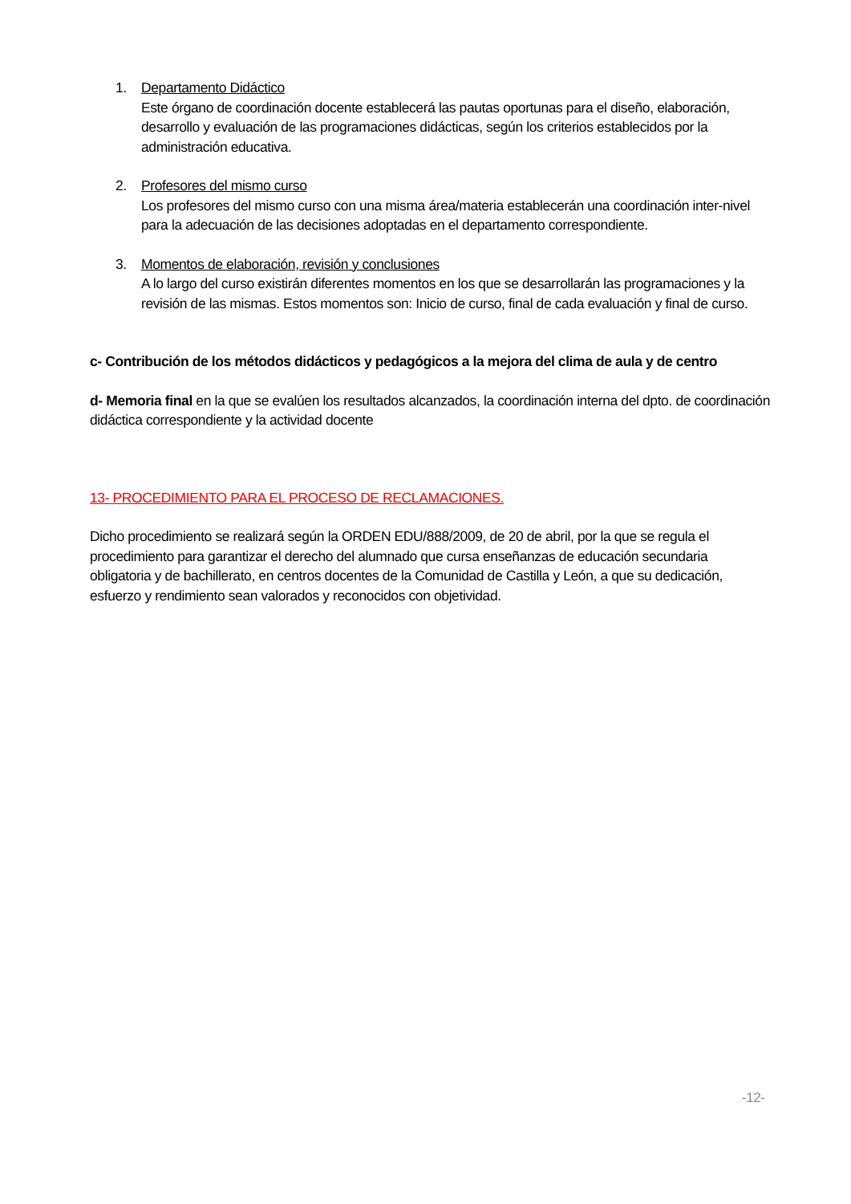1. Departamento Didáctico
Este órgano de coordinación docente establecerá las pautas oportunas para el diseño, elaboración, desarrollo y evaluación de las programaciones didácticas, según los criterios establecidos por la administración educativa.
2. Profesores del mismo curso
Los profesores del mismo curso con una misma área/materia establecerán una coordinación inter-nivel para la adecuación de las decisiones adoptadas en el departamento correspondiente.
3. Momentos de elaboración, revisión y conclusiones
A lo largo del curso existirán diferentes momentos en los que se desarrollarán las programaciones y la revisión de las mismas. Estos momentos son: Inicio de curso, final de cada evaluación y final de curso.
c- Contribución de los métodos didácticos y pedagógicos a la mejora del clima de aula y de centro
d- Memoria final en la que se evalúen los resultados alcanzados, la coordinación interna del dpto. de coordinación didáctica correspondiente y la actividad docente
13- PROCEDIMIENTO PARA EL PROCESO DE RECLAMACIONES.
Dicho procedimiento se realizará según la ORDEN EDU/888/2009, de 20 de abril, por la que se regula el procedimiento para garantizar el derecho del alumnado que cursa enseñanzas de educación secundaria obligatoria y de bachillerato, en centros docentes de la Comunidad de Castilla y León, a que su dedicación, esfuerzo y rendimiento sean valorados y reconocidos con objetividad.
-12-